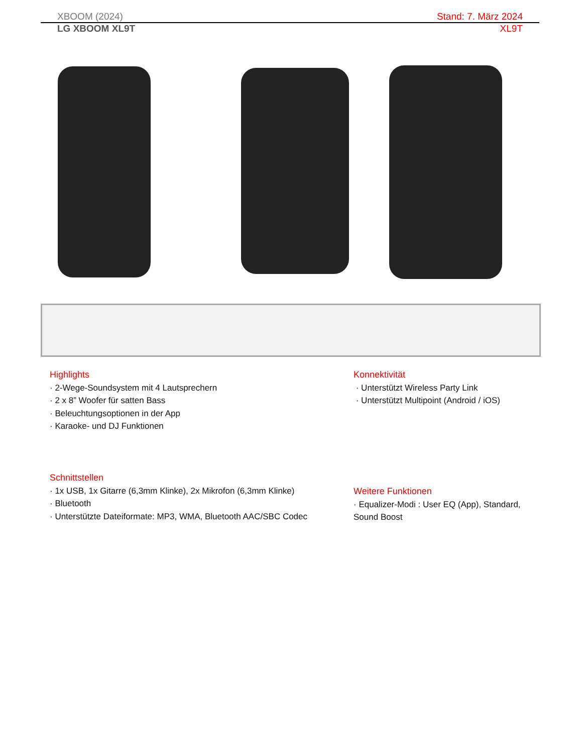XBOOM (2024) Stand: 7. März 2024
LG XBOOM XL9T XL9T
Highlights
· 2-Wege-Soundsystem mit 4 Lautsprechern
· 2 x 8” Woofer für satten Bass
· Beleuchtungsoptionen in der App
· Karaoke- und DJ Funktionen
Konnektivität
· Unterstützt Wireless Party Link
· Unterstützt Multipoint (Android / iOS)
Schnittstellen
· 1x USB, 1x Gitarre (6,3mm Klinke), 2x Mikrofon (6,3mm Klinke)
· Bluetooth
· Unterstützte Dateiformate: MP3, WMA, Bluetooth AAC/SBC Codec
Weitere Funktionen
· Equalizer-Modi : User EQ (App), Standard, Sound Boost